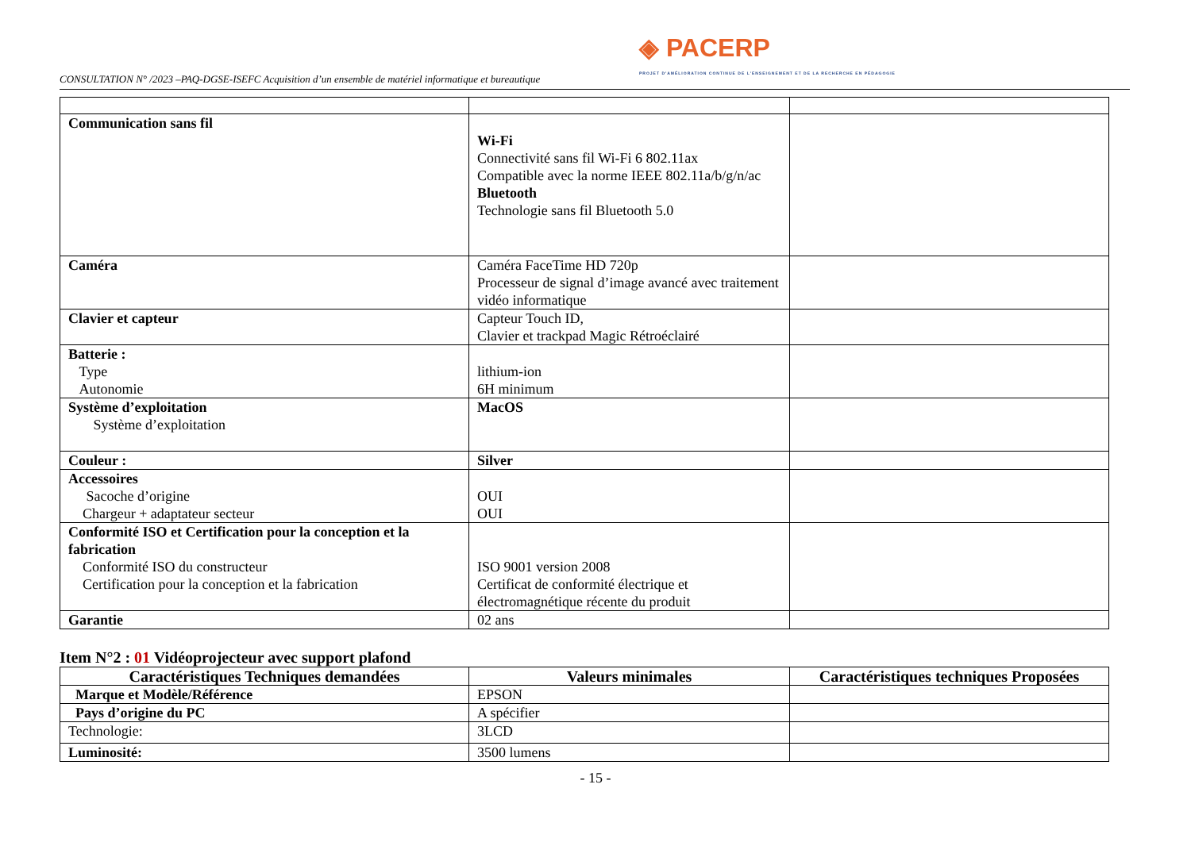CONSULTATION N° /2023 –PAQ-DGSE-ISEFC Acquisition d’un ensemble de matériel informatique et bureautique
◈ PACERP
PROJET D'AMÉLIORATION CONTINUE DE L'ENSEIGNEMENT ET DE LA RECHERCHE EN PÉDAGOGIE
| Communication sans fil | Wi-Fi Connectivité sans fil Wi-Fi 6 802.11ax Compatible avec la norme IEEE 802.11a/b/g/n/ac Bluetooth Technologie sans fil Bluetooth 5.0 | |
| Caméra | Caméra FaceTime HD 720p Processeur de signal d’image avancé avec traitement vidéo informatique | |
| Clavier et capteur | Capteur Touch ID, Clavier et trackpad Magic Rétroéclairé | |
| Batterie : Type Autonomie | lithium-ion 6H minimum | |
| Système d’exploitation Système d’exploitation | MacOS | |
| Couleur : | Silver | |
| Accessoires Sacoche d’origine Chargeur + adaptateur secteur | OUI OUI | |
| Conformité ISO et Certification pour la conception et la fabrication Conformité ISO du constructeur Certification pour la conception et la fabrication | ISO 9001 version 2008 Certificat de conformité électrique et électromagnétique récente du produit | |
| Garantie | 02 ans | |
Item N°2 : 01 Vidéoprojecteur avec support plafond
| Caractéristiques Techniques demandées | Valeurs minimales | Caractéristiques techniques Proposées |
| --- | --- | --- |
| Marque et Modèle/Référence | EPSON | |
| Pays d’origine du PC | A spécifier | |
| Technologie: | 3LCD | |
| Luminosité: | 3500 lumens | |
- 15 -